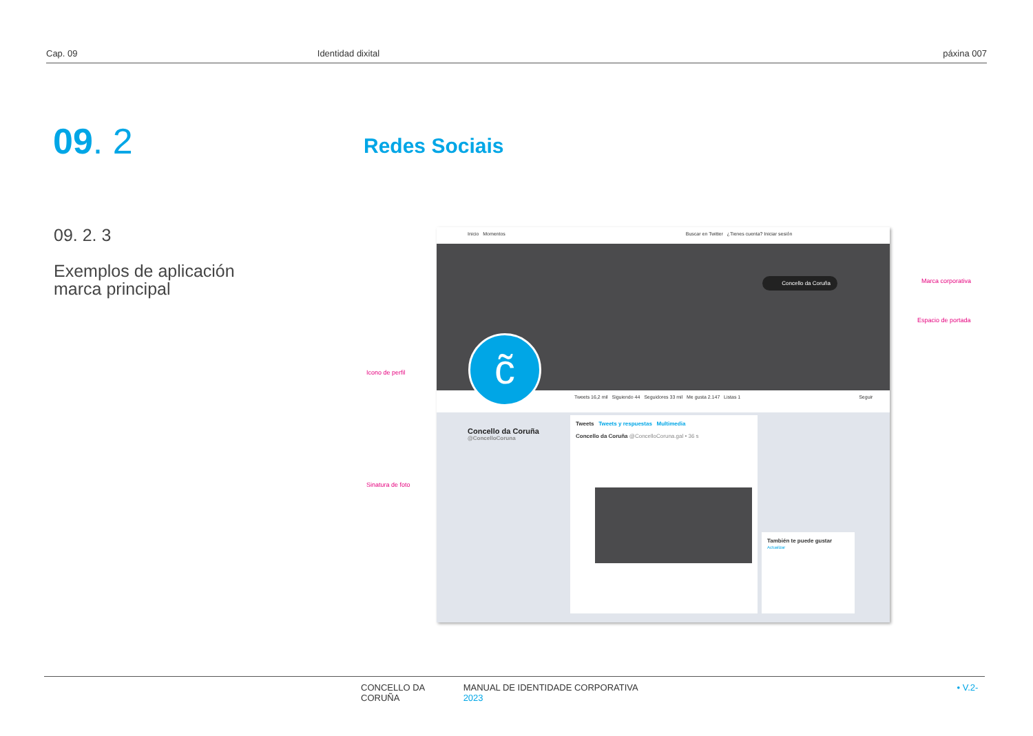Cap. 09 Identidad dixital páxina 007
09. 2 Redes Sociais
09. 2. 3
Exemplos de aplicación
marca principal
Inicio Momentos Buscar en Twitter ¿Tienes cuenta? Iniciar sesión
Concello da Coruña
Tweets 16,2 mil Siguiendo 44 Seguidores 33 mil Me gusta 2.147 Listas 1 Seguir
c̃
Concello da Coruña
@ConcelloCoruna
Tweets Tweets y respuestas Multimedia
Concello da Coruña @ConcelloCoruna.gal • 36 s
También te puede gustar
Actualizar
Marca corporativa
Espacio de portada
Icono de perfil
Sinatura de foto
CONCELLO DA CORUÑA MANUAL DE IDENTIDADE CORPORATIVA • V.2-2023